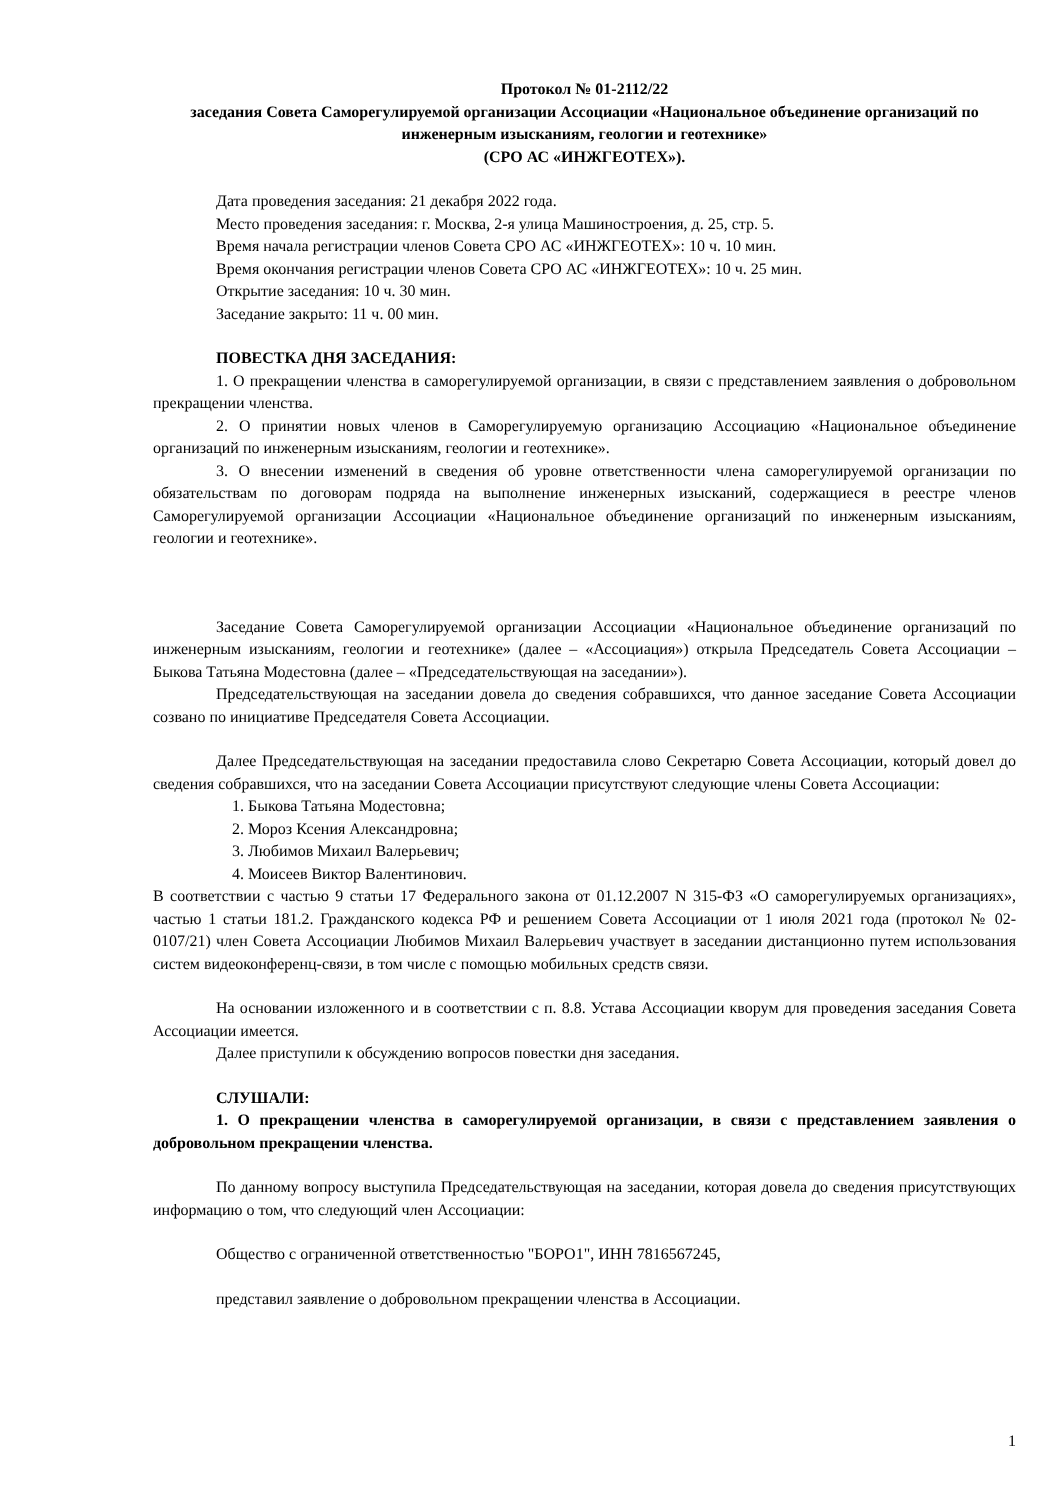Протокол № 01-2112/22
заседания Совета Саморегулируемой организации Ассоциации «Национальное объединение организаций по инженерным изысканиям, геологии и геотехнике»
(СРО АС «ИНЖГЕОТЕХ»).
Дата проведения заседания: 21 декабря 2022 года.
Место проведения заседания: г. Москва, 2-я улица Машиностроения, д. 25, стр. 5.
Время начала регистрации членов Совета СРО АС «ИНЖГЕОТЕХ»: 10 ч. 10 мин.
Время окончания регистрации членов Совета СРО АС «ИНЖГЕОТЕХ»: 10 ч. 25 мин.
Открытие заседания: 10 ч. 30 мин.
Заседание закрыто: 11 ч. 00 мин.
ПОВЕСТКА ДНЯ ЗАСЕДАНИЯ:
1. О прекращении членства в саморегулируемой организации, в связи с представлением заявления о добровольном прекращении членства.
2. О принятии новых членов в Саморегулируемую организацию Ассоциацию «Национальное объединение организаций по инженерным изысканиям, геологии и геотехнике».
3. О внесении изменений в сведения об уровне ответственности члена саморегулируемой организации по обязательствам по договорам подряда на выполнение инженерных изысканий, содержащиеся в реестре членов Саморегулируемой организации Ассоциации «Национальное объединение организаций по инженерным изысканиям, геологии и геотехнике».
Заседание Совета Саморегулируемой организации Ассоциации «Национальное объединение организаций по инженерным изысканиям, геологии и геотехнике» (далее – «Ассоциация») открыла Председатель Совета Ассоциации – Быкова Татьяна Модестовна (далее – «Председательствующая на заседании»).
Председательствующая на заседании довела до сведения собравшихся, что данное заседание Совета Ассоциации созвано по инициативе Председателя Совета Ассоциации.
Далее Председательствующая на заседании предоставила слово Секретарю Совета Ассоциации, который довел до сведения собравшихся, что на заседании Совета Ассоциации присутствуют следующие члены Совета Ассоциации:
1. Быкова Татьяна Модестовна;
2. Мороз Ксения Александровна;
3. Любимов Михаил Валерьевич;
4. Моисеев Виктор Валентинович.
В соответствии с частью 9 статьи 17 Федерального закона от 01.12.2007 N 315-ФЗ «О саморегулируемых организациях», частью 1 статьи 181.2. Гражданского кодекса РФ и решением Совета Ассоциации от 1 июля 2021 года (протокол № 02-0107/21) член Совета Ассоциации Любимов Михаил Валерьевич участвует в заседании дистанционно путем использования систем видеоконференц-связи, в том числе с помощью мобильных средств связи.
На основании изложенного и в соответствии с п. 8.8. Устава Ассоциации кворум для проведения заседания Совета Ассоциации имеется.
Далее приступили к обсуждению вопросов повестки дня заседания.
СЛУШАЛИ:
1. О прекращении членства в саморегулируемой организации, в связи с представлением заявления о добровольном прекращении членства.
По данному вопросу выступила Председательствующая на заседании, которая довела до сведения присутствующих информацию о том, что следующий член Ассоциации:
Общество с ограниченной ответственностью "БОРО1", ИНН 7816567245,
представил заявление о добровольном прекращении членства в Ассоциации.
1